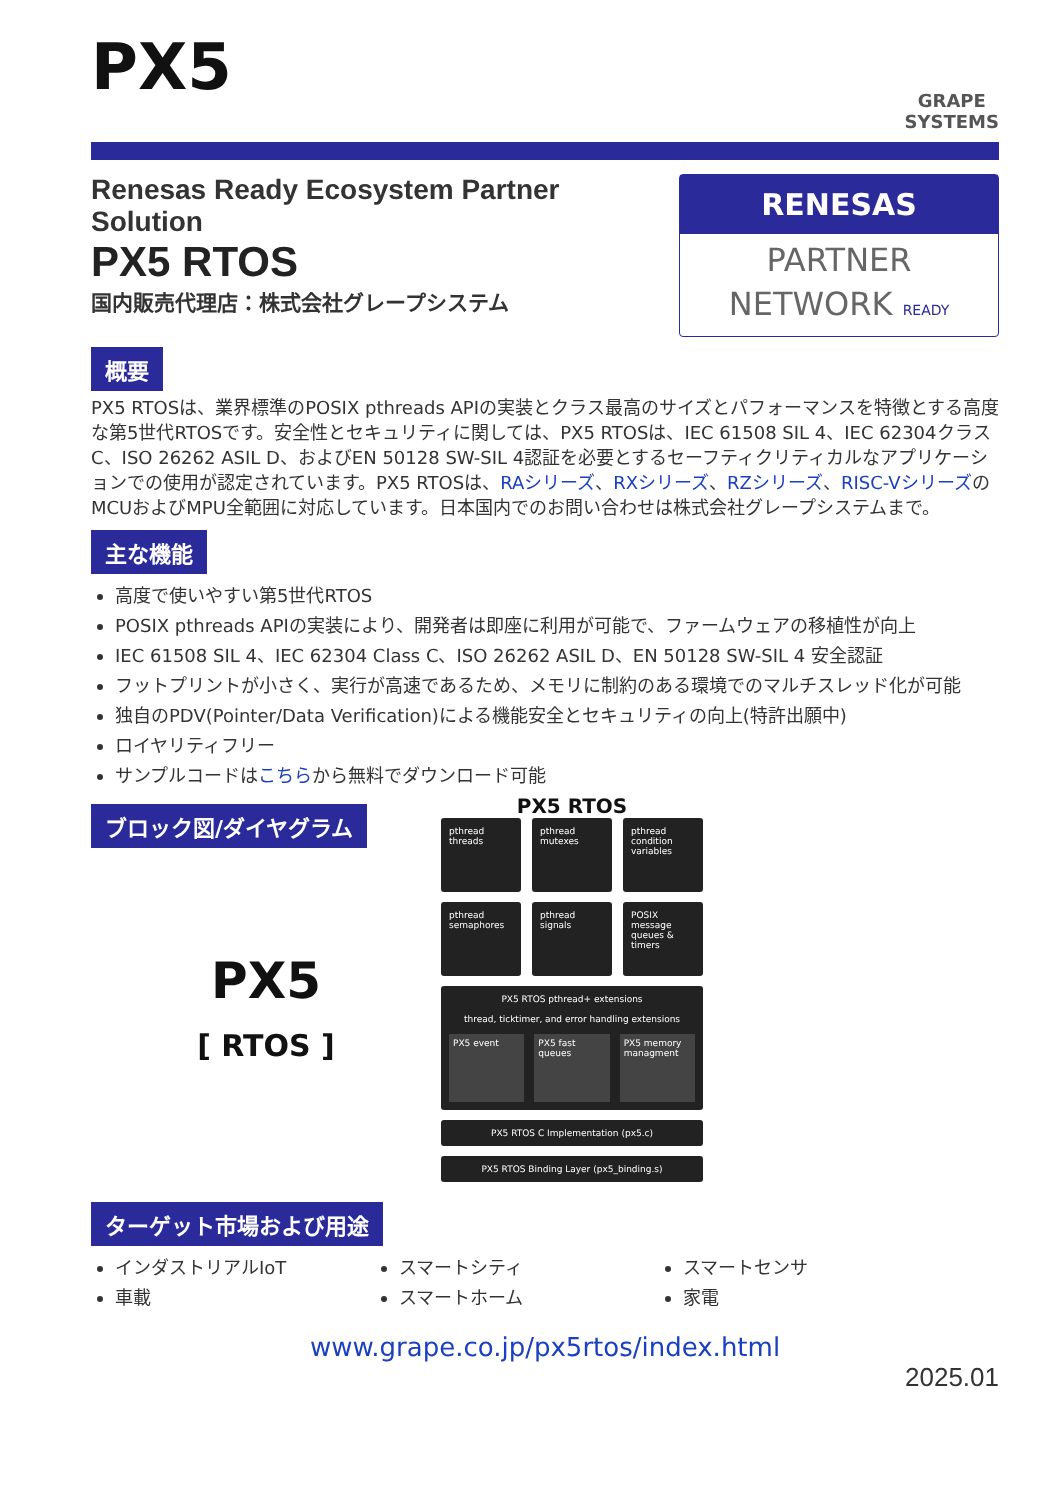PX5
GRAPE
SYSTEMS
Renesas Ready Ecosystem Partner Solution
PX5 RTOS
国内販売代理店：株式会社グレープシステム
RENESAS
PARTNER
NETWORK READY
概要
PX5 RTOSは、業界標準のPOSIX pthreads APIの実装とクラス最高のサイズとパフォーマンスを特徴とする高度な第5世代RTOSです。安全性とセキュリティに関しては、PX5 RTOSは、IEC 61508 SIL 4、IEC 62304クラスC、ISO 26262 ASIL D、およびEN 50128 SW-SIL 4認証を必要とするセーフティクリティカルなアプリケーションでの使用が認定されています。PX5 RTOSは、RAシリーズ、RXシリーズ、RZシリーズ、RISC-VシリーズのMCUおよびMPU全範囲に対応しています。日本国内でのお問い合わせは株式会社グレープシステムまで。
主な機能
高度で使いやすい第5世代RTOS
POSIX pthreads APIの実装により、開発者は即座に利用が可能で、ファームウェアの移植性が向上
IEC 61508 SIL 4、IEC 62304 Class C、ISO 26262 ASIL D、EN 50128 SW-SIL 4 安全認証
フットプリントが小さく、実行が高速であるため、メモリに制約のある環境でのマルチスレッド化が可能
独自のPDV(Pointer/Data Verification)による機能安全とセキュリティの向上(特許出願中)
ロイヤリティフリー
サンプルコードはこちらから無料でダウンロード可能
ブロック図/ダイヤグラム
PX5
[ RTOS ]
PX5 RTOS
pthread threads
pthread mutexes
pthread condition variables
pthread semaphores
pthread signals
POSIX message queues & timers
PX5 RTOS pthread+ extensions
thread, ticktimer, and error handling extensions
PX5 event
PX5 fast queues PX5 memory managment
PX5 RTOS C Implementation (px5.c)
PX5 RTOS Binding Layer (px5_binding.s)
ターゲット市場および用途
インダストリアルIoT
車載
スマートシティ
スマートホーム
スマートセンサ
家電
www.grape.co.jp/px5rtos/index.html
2025.01